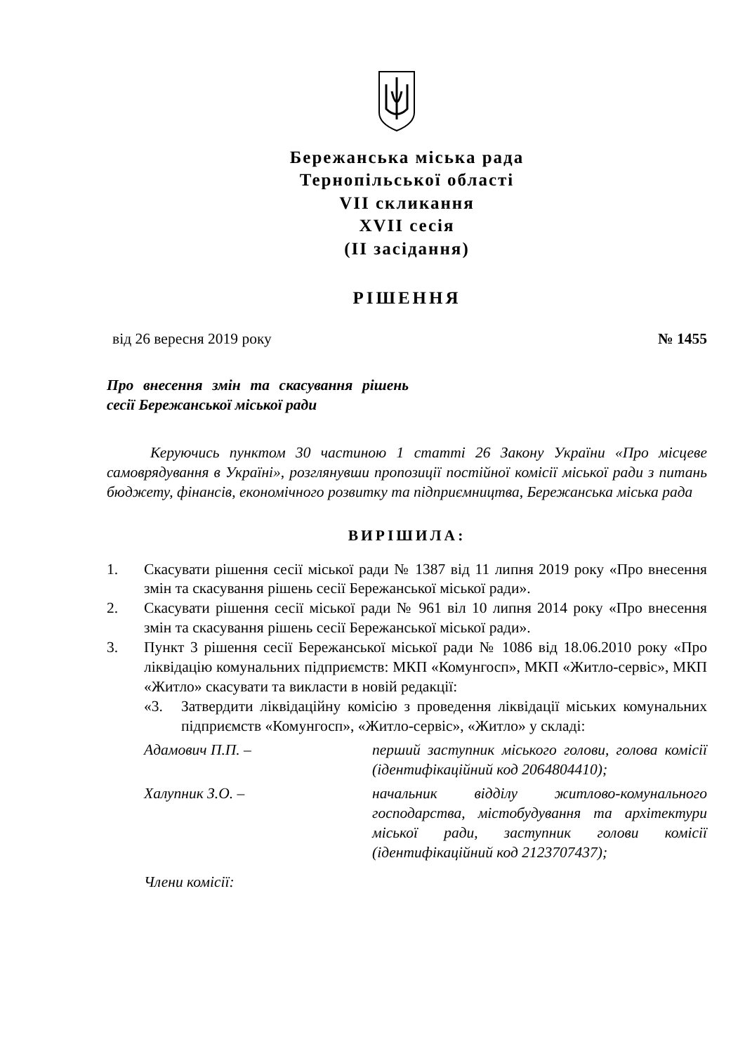Бережанська міська рада
Тернопільської області
VII скликання
XVII сесія
(II засідання)
РІШЕННЯ
від 26 вересня 2019 року № 1455
Про внесення змін та скасування рішень сесії Бережанської міської ради
Керуючись пунктом 30 частиною 1 статті 26 Закону України «Про місцеве самоврядування в Україні», розглянувши пропозиції постійної комісії міської ради з питань бюджету, фінансів, економічного розвитку та підприємництва, Бережанська міська рада
ВИРІШИЛА:
1. Скасувати рішення сесії міської ради № 1387 від 11 липня 2019 року «Про внесення змін та скасування рішень сесії Бережанської міської ради».
2. Скасувати рішення сесії міської ради № 961 віл 10 липня 2014 року «Про внесення змін та скасування рішень сесії Бережанської міської ради».
3. Пункт 3 рішення сесії Бережанської міської ради № 1086 від 18.06.2010 року «Про ліквідацію комунальних підприємств: МКП «Комунгосп», МКП «Житло-сервіс», МКП «Житло» скасувати та викласти в новій редакції:
«3. Затвердити ліквідаційну комісію з проведення ліквідації міських комунальних підприємств «Комунгосп», «Житло-сервіс», «Житло» у складі:
Адамович П.П. – перший заступник міського голови, голова комісії (ідентифікаційний код 2064804410);
Халупник З.О. – начальник відділу житлово-комунального господарства, містобудування та архітектури міської ради, заступник голови комісії (ідентифікаційний код 2123707437);
Члени комісії: